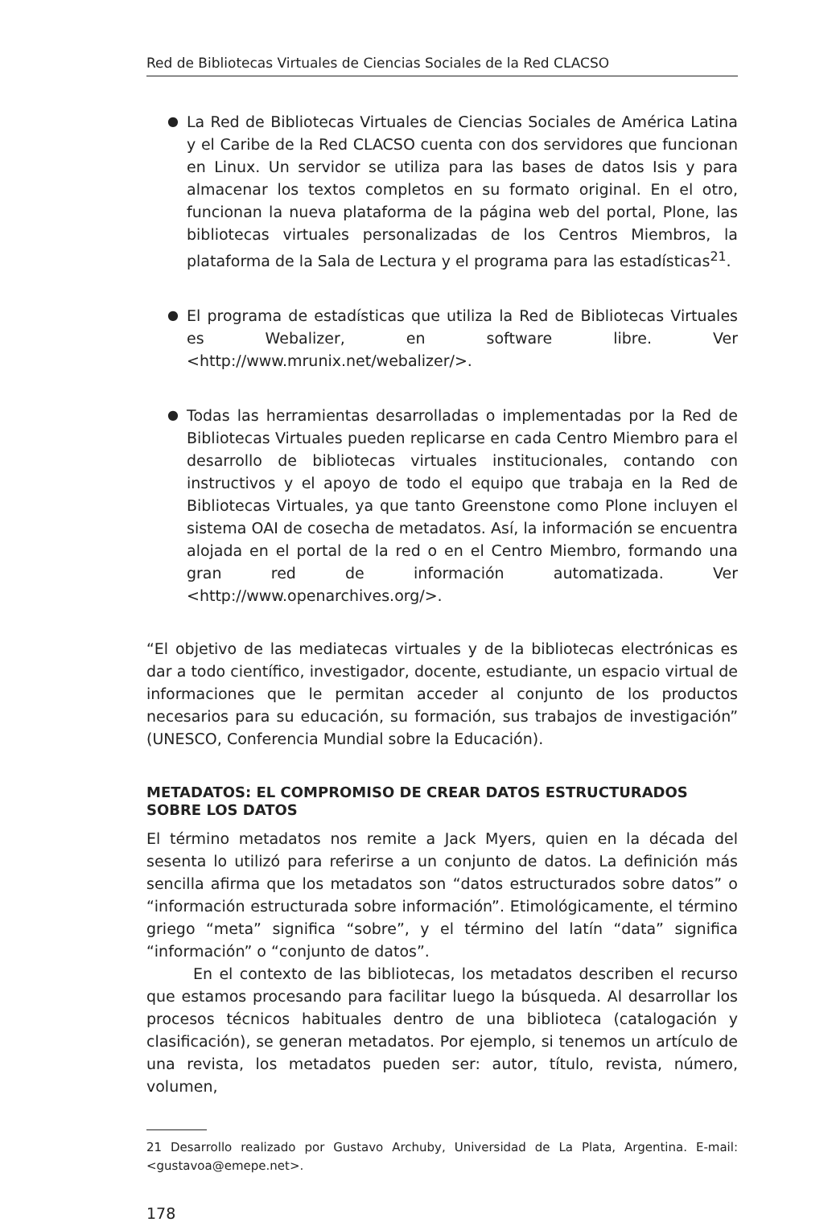Red de Bibliotecas Virtuales de Ciencias Sociales de la Red CLACSO
● La Red de Bibliotecas Virtuales de Ciencias Sociales de América Latina y el Caribe de la Red CLACSO cuenta con dos servidores que funcionan en Linux. Un servidor se utiliza para las bases de datos Isis y para almacenar los textos completos en su formato original. En el otro, funcionan la nueva plataforma de la página web del portal, Plone, las bibliotecas virtuales personalizadas de los Centros Miembros, la plataforma de la Sala de Lectura y el programa para las estadísticas<sup>21</sup>.
● El programa de estadísticas que utiliza la Red de Bibliotecas Virtuales es Webalizer, en software libre. Ver <http://www.mrunix.net/webalizer/>.
● Todas las herramientas desarrolladas o implementadas por la Red de Bibliotecas Virtuales pueden replicarse en cada Centro Miembro para el desarrollo de bibliotecas virtuales institucionales, contando con instructivos y el apoyo de todo el equipo que trabaja en la Red de Bibliotecas Virtuales, ya que tanto Greenstone como Plone incluyen el sistema OAI de cosecha de metadatos. Así, la información se encuentra alojada en el portal de la red o en el Centro Miembro, formando una gran red de información automatizada. Ver <http://www.openarchives.org/>.
“El objetivo de las mediatecas virtuales y de la bibliotecas electrónicas es dar a todo científico, investigador, docente, estudiante, un espacio virtual de informaciones que le permitan acceder al conjunto de los productos necesarios para su educación, su formación, sus trabajos de investigación” (UNESCO, Conferencia Mundial sobre la Educación).
METADATOS: EL COMPROMISO DE CREAR DATOS ESTRUCTURADOS SOBRE LOS DATOS
El término metadatos nos remite a Jack Myers, quien en la década del sesenta lo utilizó para referirse a un conjunto de datos. La definición más sencilla afirma que los metadatos son “datos estructurados sobre datos” o “información estructurada sobre información”. Etimológicamente, el término griego “meta” significa “sobre”, y el término del latín “data” significa “información” o “conjunto de datos”.
En el contexto de las bibliotecas, los metadatos describen el recurso que estamos procesando para facilitar luego la búsqueda. Al desarrollar los procesos técnicos habituales dentro de una biblioteca (catalogación y clasificación), se generan metadatos. Por ejemplo, si tenemos un artículo de una revista, los metadatos pueden ser: autor, título, revista, número, volumen,
21 Desarrollo realizado por Gustavo Archuby, Universidad de La Plata, Argentina. E-mail: <gustavoa@emepe.net>.
178